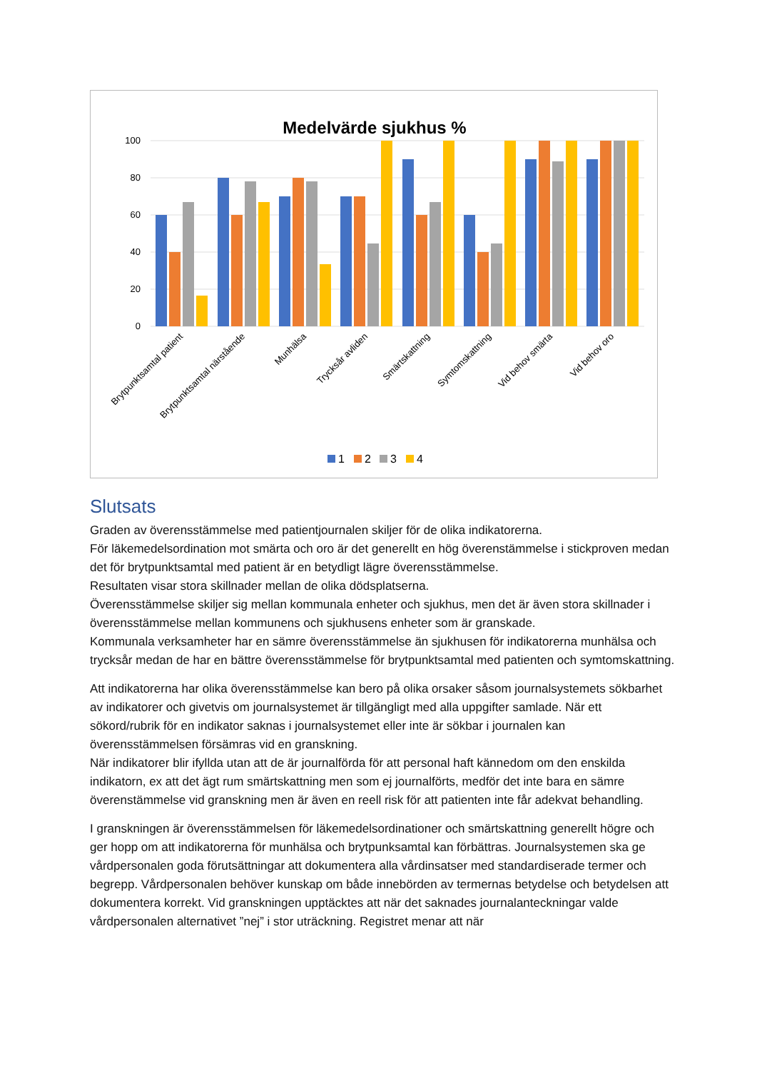Medelvärde sjukhus %
100
80
60
40
20
0
Brytpunktsamtal patient
Brytpunktsamtal närstående
Munhälsa
Trycksår avliden
Smärtskattning
Symtomskattning
Vid behov smärta
Vid behov oro
1
2
3
4
Slutsats
Graden av överensstämmelse med patientjournalen skiljer för de olika indikatorerna.
För läkemedelsordination mot smärta och oro är det generellt en hög överenstämmelse i stickproven medan det för brytpunktsamtal med patient är en betydligt lägre överensstämmelse.
Resultaten visar stora skillnader mellan de olika dödsplatserna.
Överensstämmelse skiljer sig mellan kommunala enheter och sjukhus, men det är även stora skillnader i överensstämmelse mellan kommunens och sjukhusens enheter som är granskade.
Kommunala verksamheter har en sämre överensstämmelse än sjukhusen för indikatorerna munhälsa och trycksår medan de har en bättre överensstämmelse för brytpunktsamtal med patienten och symtomskattning.
Att indikatorerna har olika överensstämmelse kan bero på olika orsaker såsom journalsystemets sökbarhet av indikatorer och givetvis om journalsystemet är tillgängligt med alla uppgifter samlade. När ett sökord/rubrik för en indikator saknas i journalsystemet eller inte är sökbar i journalen kan överensstämmelsen försämras vid en granskning.
När indikatorer blir ifyllda utan att de är journalförda för att personal haft kännedom om den enskilda indikatorn, ex att det ägt rum smärtskattning men som ej journalförts, medför det inte bara en sämre överenstämmelse vid granskning men är även en reell risk för att patienten inte får adekvat behandling.
I granskningen är överensstämmelsen för läkemedelsordinationer och smärtskattning generellt högre och ger hopp om att indikatorerna för munhälsa och brytpunksamtal kan förbättras. Journalsystemen ska ge vårdpersonalen goda förutsättningar att dokumentera alla vårdinsatser med standardiserade termer och begrepp. Vårdpersonalen behöver kunskap om både innebörden av termernas betydelse och betydelsen att dokumentera korrekt. Vid granskningen upptäcktes att när det saknades journalanteckningar valde vårdpersonalen alternativet ”nej” i stor uträckning. Registret menar att när